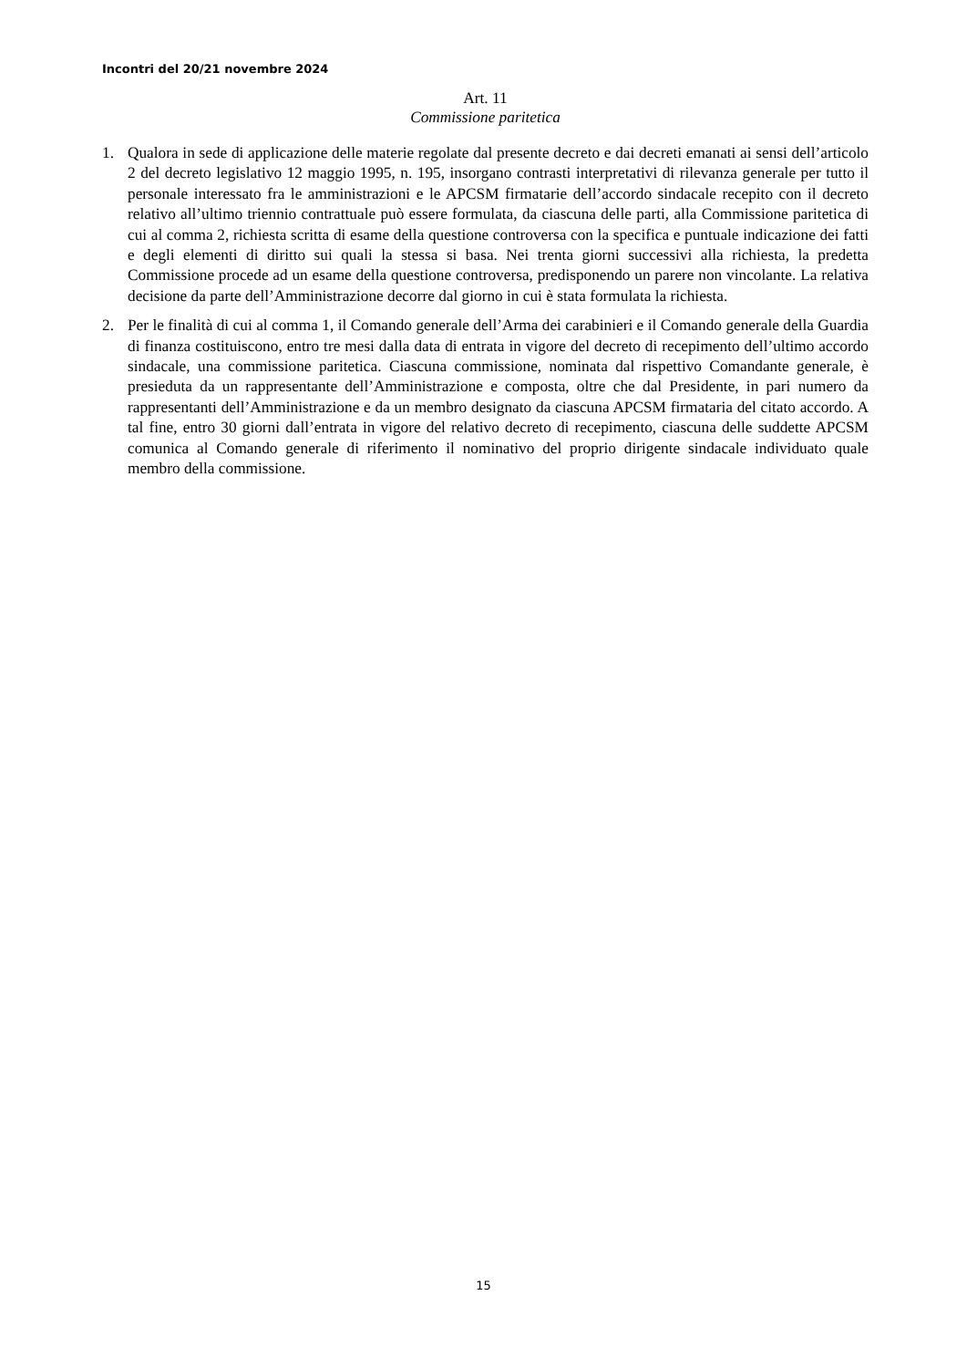Incontri del 20/21 novembre 2024
Art. 11
Commissione paritetica
1. Qualora in sede di applicazione delle materie regolate dal presente decreto e dai decreti emanati ai sensi dell’articolo 2 del decreto legislativo 12 maggio 1995, n. 195, insorgano contrasti interpretativi di rilevanza generale per tutto il personale interessato fra le amministrazioni e le APCSM firmatarie dell’accordo sindacale recepito con il decreto relativo all’ultimo triennio contrattuale può essere formulata, da ciascuna delle parti, alla Commissione paritetica di cui al comma 2, richiesta scritta di esame della questione controversa con la specifica e puntuale indicazione dei fatti e degli elementi di diritto sui quali la stessa si basa. Nei trenta giorni successivi alla richiesta, la predetta Commissione procede ad un esame della questione controversa, predisponendo un parere non vincolante. La relativa decisione da parte dell’Amministrazione decorre dal giorno in cui è stata formulata la richiesta.
2. Per le finalità di cui al comma 1, il Comando generale dell’Arma dei carabinieri e il Comando generale della Guardia di finanza costituiscono, entro tre mesi dalla data di entrata in vigore del decreto di recepimento dell’ultimo accordo sindacale, una commissione paritetica. Ciascuna commissione, nominata dal rispettivo Comandante generale, è presieduta da un rappresentante dell’Amministrazione e composta, oltre che dal Presidente, in pari numero da rappresentanti dell’Amministrazione e da un membro designato da ciascuna APCSM firmataria del citato accordo. A tal fine, entro 30 giorni dall’entrata in vigore del relativo decreto di recepimento, ciascuna delle suddette APCSM comunica al Comando generale di riferimento il nominativo del proprio dirigente sindacale individuato quale membro della commissione.
15